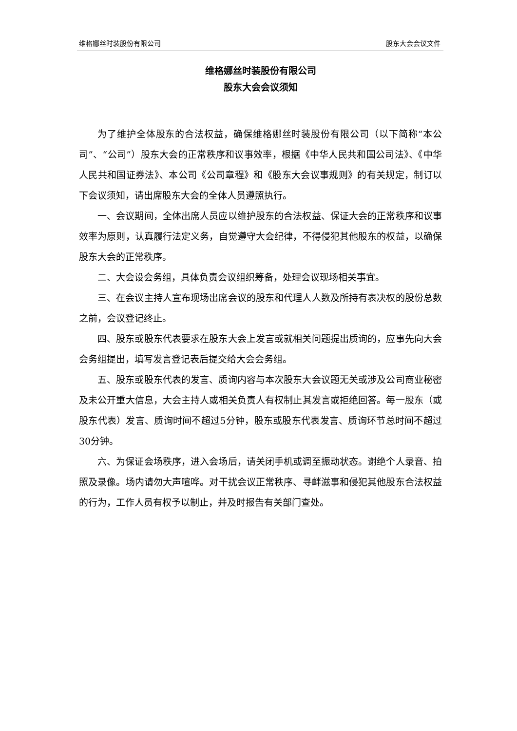维格娜丝时装股份有限公司 股东大会会议文件
维格娜丝时装股份有限公司
股东大会会议须知
为了维护全体股东的合法权益，确保维格娜丝时装股份有限公司（以下简称“本公司”、“公司”）股东大会的正常秩序和议事效率，根据《中华人民共和国公司法》、《中华人民共和国证券法》、本公司《公司章程》和《股东大会议事规则》的有关规定，制订以下会议须知，请出席股东大会的全体人员遵照执行。
一、会议期间，全体出席人员应以维护股东的合法权益、保证大会的正常秩序和议事效率为原则，认真履行法定义务，自觉遵守大会纪律，不得侵犯其他股东的权益，以确保股东大会的正常秩序。
二、大会设会务组，具体负责会议组织筹备，处理会议现场相关事宜。
三、在会议主持人宣布现场出席会议的股东和代理人人数及所持有表决权的股份总数之前，会议登记终止。
四、股东或股东代表要求在股东大会上发言或就相关问题提出质询的，应事先向大会会务组提出，填写发言登记表后提交给大会会务组。
五、股东或股东代表的发言、质询内容与本次股东大会议题无关或涉及公司商业秘密及未公开重大信息，大会主持人或相关负责人有权制止其发言或拒绝回答。每一股东（或股东代表）发言、质询时间不超过5分钟，股东或股东代表发言、质询环节总时间不超过30分钟。
六、为保证会场秩序，进入会场后，请关闭手机或调至振动状态。谢绝个人录音、拍照及录像。场内请勿大声喧哗。对干扰会议正常秩序、寻衅滋事和侵犯其他股东合法权益的行为，工作人员有权予以制止，并及时报告有关部门查处。